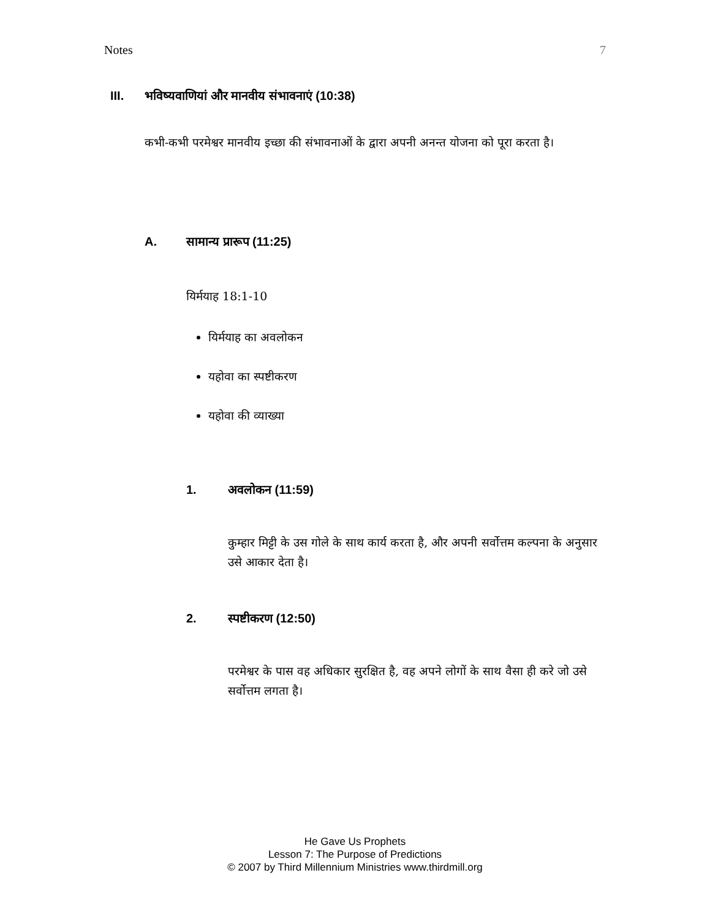Notes 7
III. भविष्यवाणियां और मानवीय संभावनाएं (10:38)
कभी-कभी परमेश्वर मानवीय इच्छा की संभावनाओं के द्वारा अपनी अनन्त योजना को पूरा करता है।
A. सामान्य प्रारूप (11:25)
यिर्मयाह 18:1-10
यिर्मयाह का अवलोकन
यहोवा का स्पष्टीकरण
यहोवा की व्याख्या
1. अवलोकन (11:59)
कुम्हार मिट्टी के उस गोले के साथ कार्य करता है, और अपनी सर्वोत्तम कल्पना के अनुसार उसे आकार देता है।
2. स्पष्टीकरण (12:50)
परमेश्वर के पास वह अधिकार सुरक्षित है, वह अपने लोगों के साथ वैसा ही करे जो उसे सर्वोत्तम लगता है।
He Gave Us Prophets
Lesson 7: The Purpose of Predictions
© 2007 by Third Millennium Ministries www.thirdmill.org